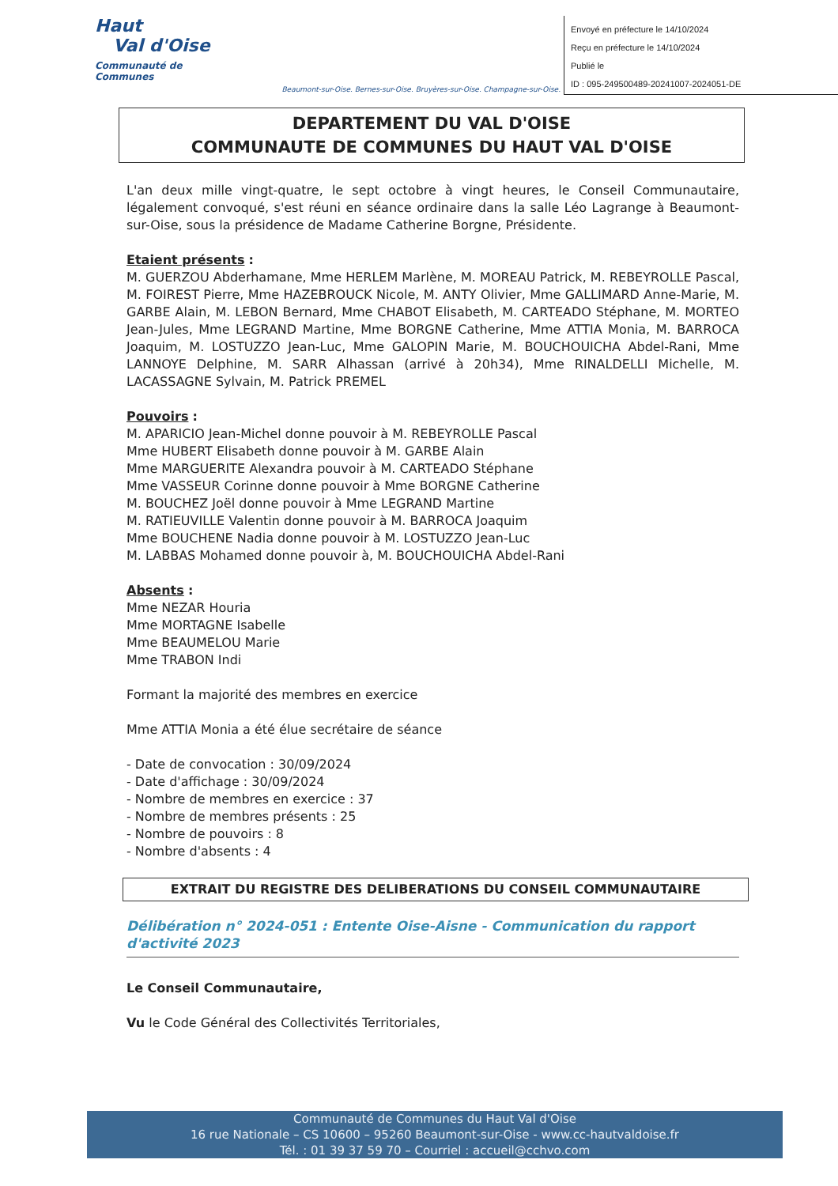Haut
Val d'Oise
Communauté de Communes
Beaumont-sur-Oise. Bernes-sur-Oise. Bruyères-sur-Oise. Champagne-sur-Oise.
Envoyé en préfecture le 14/10/2024
Reçu en préfecture le 14/10/2024
Publié le
ID : 095-249500489-20241007-2024051-DE
DEPARTEMENT DU VAL D'OISE
COMMUNAUTE DE COMMUNES DU HAUT VAL D'OISE
L'an deux mille vingt-quatre, le sept octobre à vingt heures, le Conseil Communautaire, légalement convoqué, s'est réuni en séance ordinaire dans la salle Léo Lagrange à Beaumont-sur-Oise, sous la présidence de Madame Catherine Borgne, Présidente.
Etaient présents :
M. GUERZOU Abderhamane, Mme HERLEM Marlène, M. MOREAU Patrick, M. REBEYROLLE Pascal, M. FOIREST Pierre, Mme HAZEBROUCK Nicole, M. ANTY Olivier, Mme GALLIMARD Anne-Marie, M. GARBE Alain, M. LEBON Bernard, Mme CHABOT Elisabeth, M. CARTEADO Stéphane, M. MORTEO Jean-Jules, Mme LEGRAND Martine, Mme BORGNE Catherine, Mme ATTIA Monia, M. BARROCA Joaquim, M. LOSTUZZO Jean-Luc, Mme GALOPIN Marie, M. BOUCHOUICHA Abdel-Rani, Mme LANNOYE Delphine, M. SARR Alhassan (arrivé à 20h34), Mme RINALDELLI Michelle, M. LACASSAGNE Sylvain, M. Patrick PREMEL
Pouvoirs :
M. APARICIO Jean-Michel donne pouvoir à M. REBEYROLLE Pascal
Mme HUBERT Elisabeth donne pouvoir à M. GARBE Alain
Mme MARGUERITE Alexandra pouvoir à M. CARTEADO Stéphane
Mme VASSEUR Corinne donne pouvoir à Mme BORGNE Catherine
M. BOUCHEZ Joël donne pouvoir à Mme LEGRAND Martine
M. RATIEUVILLE Valentin donne pouvoir à M. BARROCA Joaquim
Mme BOUCHENE Nadia donne pouvoir à M. LOSTUZZO Jean-Luc
M. LABBAS Mohamed donne pouvoir à, M. BOUCHOUICHA Abdel-Rani
Absents :
Mme NEZAR Houria
Mme MORTAGNE Isabelle
Mme BEAUMELOU Marie
Mme TRABON Indi
Formant la majorité des membres en exercice
Mme ATTIA Monia a été élue secrétaire de séance
- Date de convocation : 30/09/2024
- Date d'affichage : 30/09/2024
- Nombre de membres en exercice : 37
- Nombre de membres présents : 25
- Nombre de pouvoirs : 8
- Nombre d'absents : 4
EXTRAIT DU REGISTRE DES DELIBERATIONS DU CONSEIL COMMUNAUTAIRE
Délibération n° 2024-051 : Entente Oise-Aisne - Communication du rapport d'activité 2023
Le Conseil Communautaire,
Vu le Code Général des Collectivités Territoriales,
Communauté de Communes du Haut Val d'Oise
16 rue Nationale – CS 10600 – 95260 Beaumont-sur-Oise - www.cc-hautvaldoise.fr
Tél. : 01 39 37 59 70 – Courriel : accueil@cchvo.com